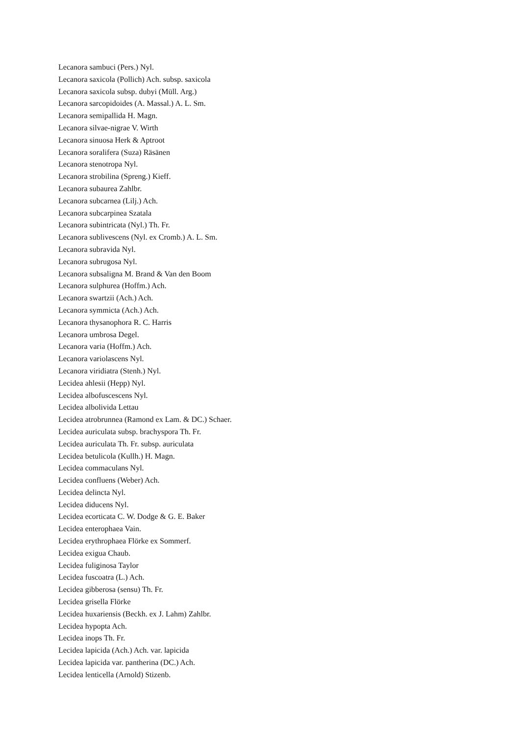Lecanora sambuci (Pers.) Nyl.
Lecanora saxicola (Pollich) Ach. subsp. saxicola
Lecanora saxicola subsp. dubyi (Müll. Arg.)
Lecanora sarcopidoides (A. Massal.) A. L. Sm.
Lecanora semipallida H. Magn.
Lecanora silvae-nigrae V. Wirth
Lecanora sinuosa Herk & Aptroot
Lecanora soralifera (Suza) Räsänen
Lecanora stenotropa Nyl.
Lecanora strobilina (Spreng.) Kieff.
Lecanora subaurea Zahlbr.
Lecanora subcarnea (Lilj.) Ach.
Lecanora subcarpinea Szatala
Lecanora subintricata (Nyl.) Th. Fr.
Lecanora sublivescens (Nyl. ex Cromb.) A. L. Sm.
Lecanora subravida Nyl.
Lecanora subrugosa Nyl.
Lecanora subsaligna M. Brand & Van den Boom
Lecanora sulphurea (Hoffm.) Ach.
Lecanora swartzii (Ach.) Ach.
Lecanora symmicta (Ach.) Ach.
Lecanora thysanophora R. C. Harris
Lecanora umbrosa Degel.
Lecanora varia (Hoffm.) Ach.
Lecanora variolascens Nyl.
Lecanora viridiatra (Stenh.) Nyl.
Lecidea ahlesii (Hepp) Nyl.
Lecidea albofuscescens Nyl.
Lecidea albolivida Lettau
Lecidea atrobrunnea (Ramond ex Lam. & DC.) Schaer.
Lecidea auriculata subsp. brachyspora Th. Fr.
Lecidea auriculata Th. Fr. subsp. auriculata
Lecidea betulicola (Kullh.) H. Magn.
Lecidea commaculans Nyl.
Lecidea confluens (Weber) Ach.
Lecidea delincta Nyl.
Lecidea diducens Nyl.
Lecidea ecorticata C. W. Dodge & G. E. Baker
Lecidea enterophaea Vain.
Lecidea erythrophaea Flörke ex Sommerf.
Lecidea exigua Chaub.
Lecidea fuliginosa Taylor
Lecidea fuscoatra (L.) Ach.
Lecidea gibberosa (sensu) Th. Fr.
Lecidea grisella Flörke
Lecidea huxariensis (Beckh. ex J. Lahm) Zahlbr.
Lecidea hypopta Ach.
Lecidea inops Th. Fr.
Lecidea lapicida (Ach.) Ach. var. lapicida
Lecidea lapicida var. pantherina (DC.) Ach.
Lecidea lenticella (Arnold) Stizenb.